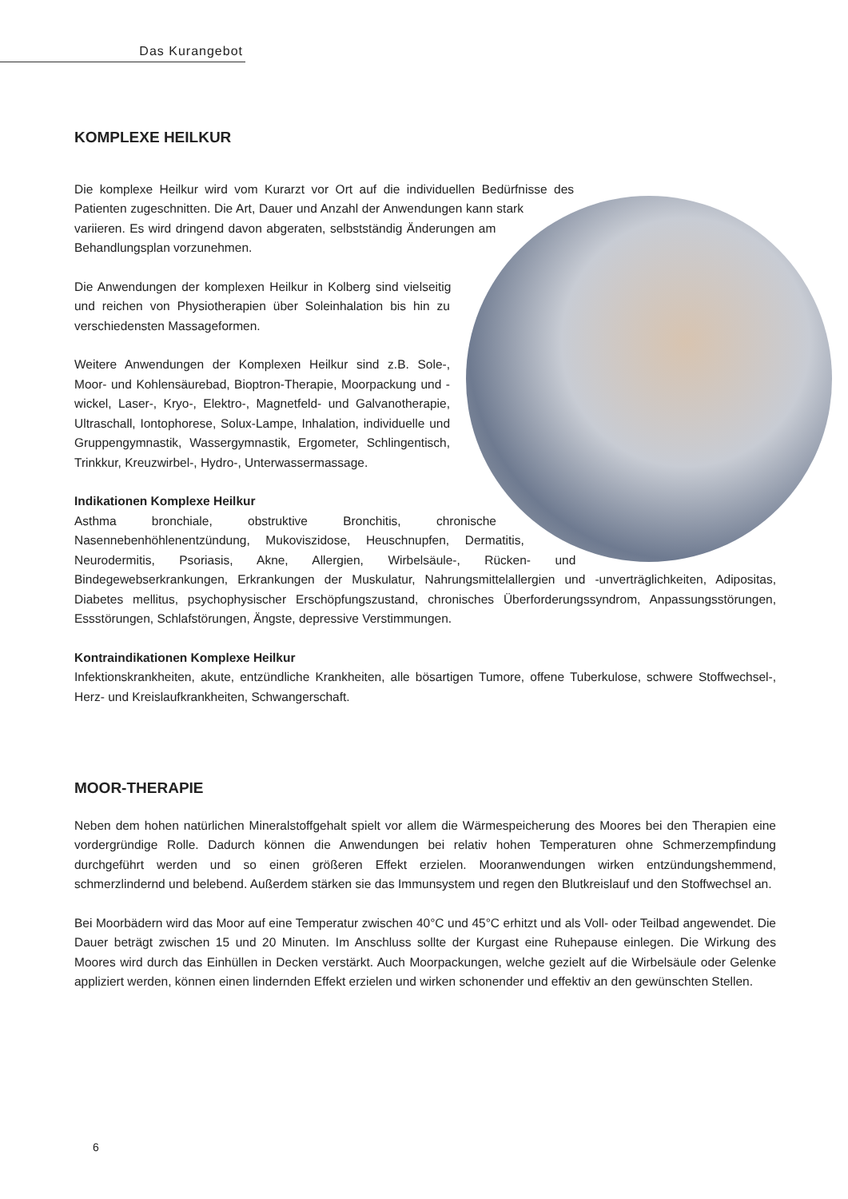Das Kurangebot
KOMPLEXE HEILKUR
Die komplexe Heilkur wird vom Kurarzt vor Ort auf die individuellen Bedürfnisse des Patienten zugeschnitten. Die Art, Dauer und Anzahl der Anwendungen kann stark variieren. Es wird dringend davon abgeraten, selbstständig Änderungen am Behandlungsplan vorzunehmen.
Die Anwendungen der komplexen Heilkur in Kolberg sind vielseitig und reichen von Physiotherapien über Soleinhalation bis hin zu verschiedensten Massageformen.
Weitere Anwendungen der Komplexen Heilkur sind z.B. Sole-, Moor- und Kohlensäurebad, Bioptron-Therapie, Moorpackung und -wickel, Laser-, Kryo-, Elektro-, Magnetfeld- und Galvanotherapie, Ultraschall, Iontophorese, Solux-Lampe, Inhalation, individuelle und Gruppengymnastik, Wassergymnastik, Ergometer, Schlingentisch, Trinkkur, Kreuzwirbel-, Hydro-, Unterwassermassage.
Indikationen Komplexe Heilkur
Asthma bronchiale, obstruktive Bronchitis, chronische Nasennebenhöhlenentzündung, Mukoviszidose, Heuschnupfen, Dermatitis, Neurodermitis, Psoriasis, Akne, Allergien, Wirbelsäule-, Rücken- und Bindegewebserkrankungen, Erkrankungen der Muskulatur, Nahrungsmittelallergien und -unverträglichkeiten, Adipositas, Diabetes mellitus, psychophysischer Erschöpfungszustand, chronisches Überforderungssyndrom, Anpassungsstörungen, Essstörungen, Schlafstörungen, Ängste, depressive Verstimmungen.
Kontraindikationen Komplexe Heilkur
Infektionskrankheiten, akute, entzündliche Krankheiten, alle bösartigen Tumore, offene Tuberkulose, schwere Stoffwechsel-, Herz- und Kreislaufkrankheiten, Schwangerschaft.
MOOR-THERAPIE
Neben dem hohen natürlichen Mineralstoffgehalt spielt vor allem die Wärmespeicherung des Moores bei den Therapien eine vordergründige Rolle. Dadurch können die Anwendungen bei relativ hohen Temperaturen ohne Schmerzempfindung durchgeführt werden und so einen größeren Effekt erzielen. Mooranwendungen wirken entzündungshemmend, schmerzlindernd und belebend. Außerdem stärken sie das Immunsystem und regen den Blutkreislauf und den Stoffwechsel an.
Bei Moorbädern wird das Moor auf eine Temperatur zwischen 40°C und 45°C erhitzt und als Voll- oder Teilbad angewendet. Die Dauer beträgt zwischen 15 und 20 Minuten. Im Anschluss sollte der Kurgast eine Ruhepause einlegen. Die Wirkung des Moores wird durch das Einhüllen in Decken verstärkt. Auch Moorpackungen, welche gezielt auf die Wirbelsäule oder Gelenke appliziert werden, können einen lindernden Effekt erzielen und wirken schonender und effektiv an den gewünschten Stellen.
6